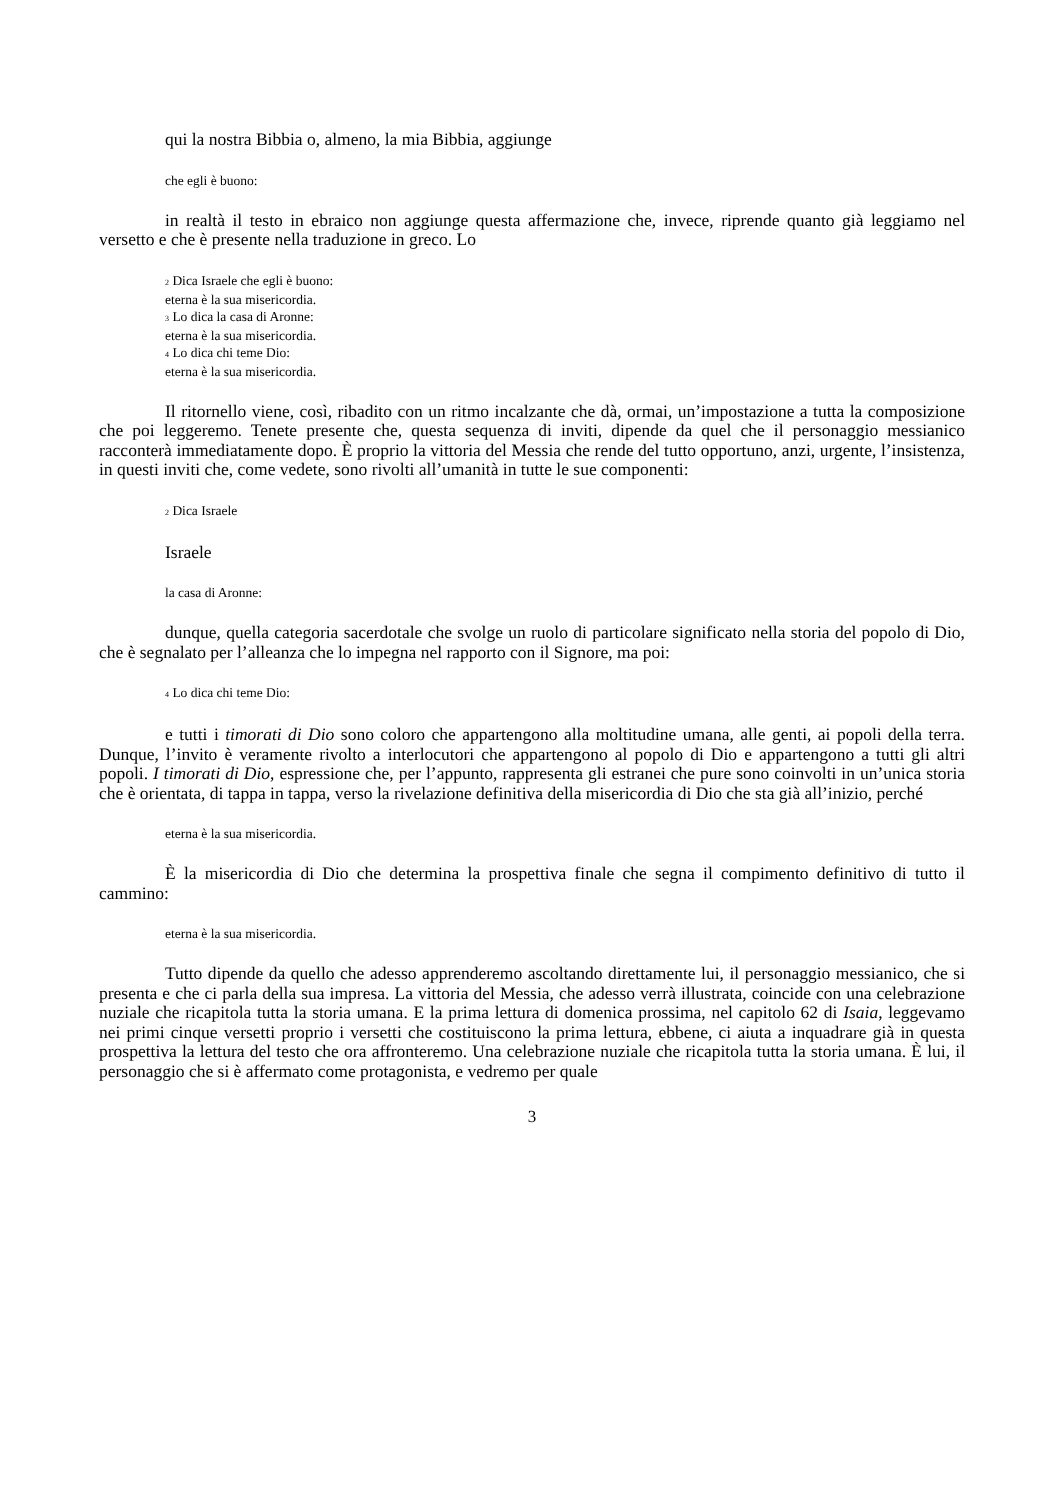qui la nostra Bibbia o, almeno, la mia Bibbia, aggiunge
che egli è buono:
in realtà il testo in ebraico non aggiunge questa affermazione che, invece, riprende quanto già leggiamo nel versetto e che è presente nella traduzione in greco. Lo
<sub>2</sub> Dica Israele che egli è buono:
eterna è la sua misericordia.
<sub>3</sub> Lo dica la casa di Aronne:
eterna è la sua misericordia.
<sub>4</sub> Lo dica chi teme Dio:
eterna è la sua misericordia.
Il ritornello viene, così, ribadito con un ritmo incalzante che dà, ormai, un’impostazione a tutta la composizione che poi leggeremo. Tenete presente che, questa sequenza di inviti, dipende da quel che il personaggio messianico racconterà immediatamente dopo. È proprio la vittoria del Messia che rende del tutto opportuno, anzi, urgente, l’insistenza, in questi inviti che, come vedete, sono rivolti all’umanità in tutte le sue componenti:
<sub>2</sub> Dica Israele
Israele
la casa di Aronne:
dunque, quella categoria sacerdotale che svolge un ruolo di particolare significato nella storia del popolo di Dio, che è segnalato per l’alleanza che lo impegna nel rapporto con il Signore, ma poi:
<sub>4</sub> Lo dica chi teme Dio:
e tutti i timorati di Dio sono coloro che appartengono alla moltitudine umana, alle genti, ai popoli della terra. Dunque, l’invito è veramente rivolto a interlocutori che appartengono al popolo di Dio e appartengono a tutti gli altri popoli. I timorati di Dio, espressione che, per l’appunto, rappresenta gli estranei che pure sono coinvolti in un’unica storia che è orientata, di tappa in tappa, verso la rivelazione definitiva della misericordia di Dio che sta già all’inizio, perché
eterna è la sua misericordia.
È la misericordia di Dio che determina la prospettiva finale che segna il compimento definitivo di tutto il cammino:
eterna è la sua misericordia.
Tutto dipende da quello che adesso apprenderemo ascoltando direttamente lui, il personaggio messianico, che si presenta e che ci parla della sua impresa. La vittoria del Messia, che adesso verrà illustrata, coincide con una celebrazione nuziale che ricapitola tutta la storia umana. E la prima lettura di domenica prossima, nel capitolo 62 di Isaia, leggevamo nei primi cinque versetti proprio i versetti che costituiscono la prima lettura, ebbene, ci aiuta a inquadrare già in questa prospettiva la lettura del testo che ora affronteremo. Una celebrazione nuziale che ricapitola tutta la storia umana. È lui, il personaggio che si è affermato come protagonista, e vedremo per quale
3